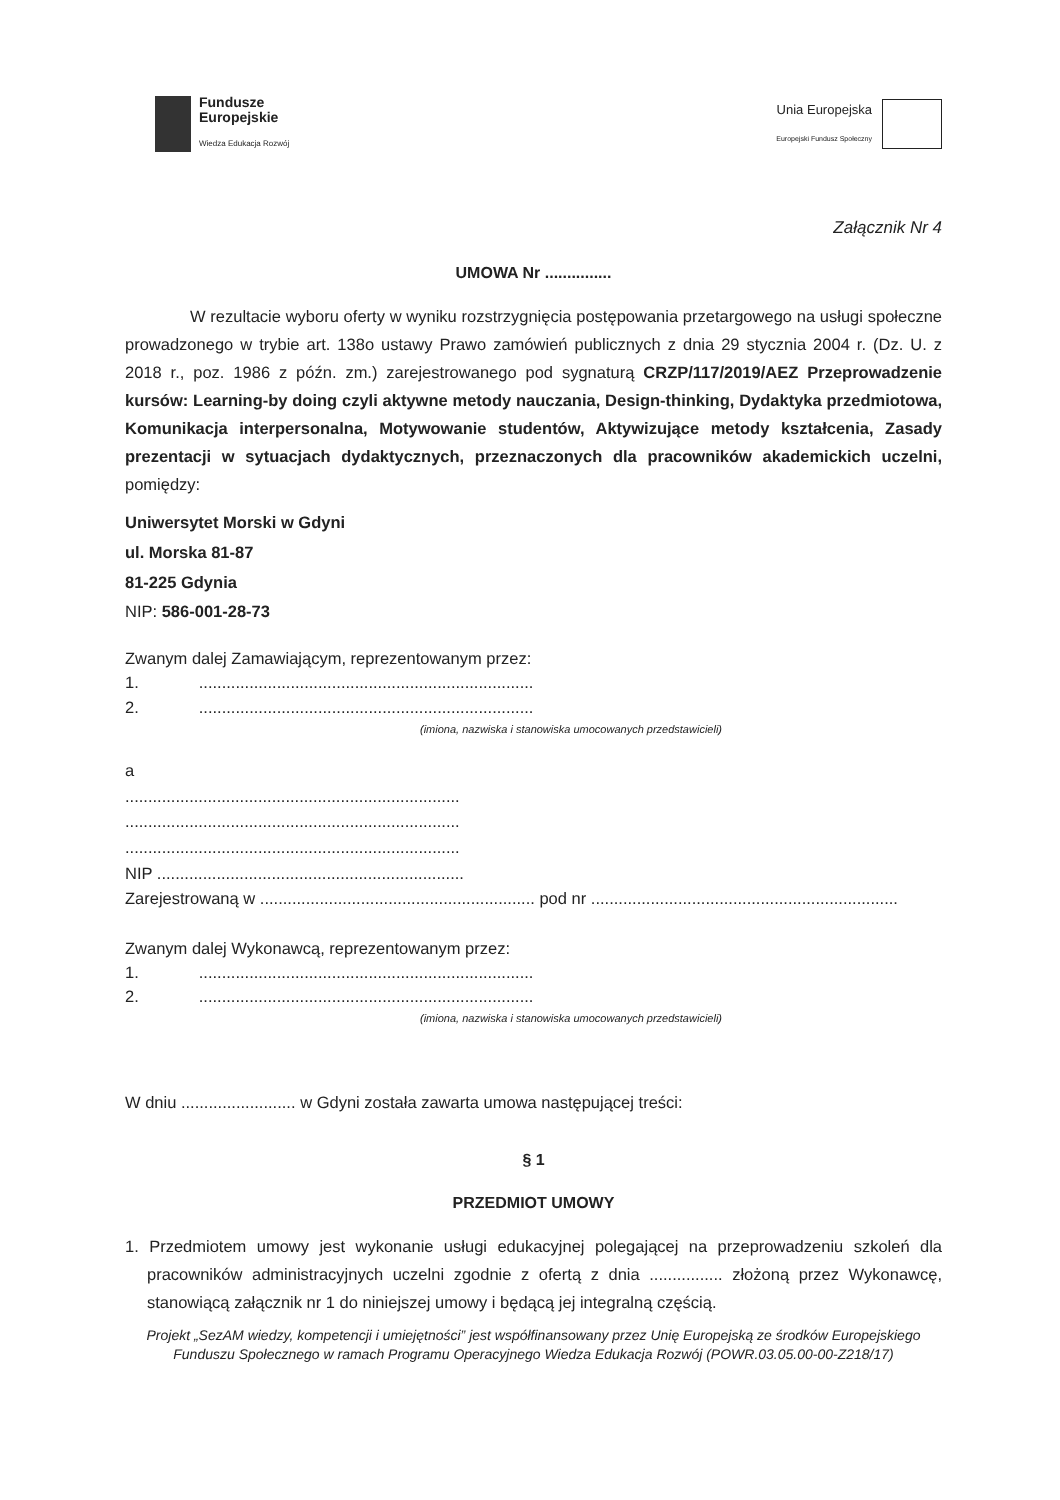Fundusze
Europejskie
Wiedza Edukacja Rozwój
Unia Europejska
Europejski Fundusz Społeczny
Załącznik Nr 4
UMOWA Nr ...............
W rezultacie wyboru oferty w wyniku rozstrzygnięcia postępowania przetargowego na usługi społeczne prowadzonego w trybie art. 138o ustawy Prawo zamówień publicznych z dnia 29 stycznia 2004 r. (Dz. U. z 2018 r., poz. 1986 z późn. zm.) zarejestrowanego pod sygnaturą CRZP/117/2019/AEZ Przeprowadzenie kursów: Learning-by doing czyli aktywne metody nauczania, Design-thinking, Dydaktyka przedmiotowa, Komunikacja interpersonalna, Motywowanie studentów, Aktywizujące metody kształcenia, Zasady prezentacji w sytuacjach dydaktycznych, przeznaczonych dla pracowników akademickich uczelni, pomiędzy:
Uniwersytet Morski w Gdyni
ul. Morska 81-87
81-225 Gdynia
NIP: 586-001-28-73
Zwanym dalej Zamawiającym, reprezentowanym przez:
1. .........................................................................
2. .........................................................................
(imiona, nazwiska i stanowiska umocowanych przedstawicieli)
a
.........................................................................
.........................................................................
.........................................................................
NIP ...................................................................
Zarejestrowaną w ............................................................ pod nr ...................................................................
Zwanym dalej Wykonawcą, reprezentowanym przez:
1. .........................................................................
2. .........................................................................
(imiona, nazwiska i stanowiska umocowanych przedstawicieli)
W dniu ......................... w Gdyni została zawarta umowa następującej treści:
§ 1
PRZEDMIOT UMOWY
1. Przedmiotem umowy jest wykonanie usługi edukacyjnej polegającej na przeprowadzeniu szkoleń dla pracowników administracyjnych uczelni zgodnie z ofertą z dnia ................ złożoną przez Wykonawcę, stanowiącą załącznik nr 1 do niniejszej umowy i będącą jej integralną częścią.
Projekt „SezAM wiedzy, kompetencji i umiejętności” jest współfinansowany przez Unię Europejską ze środków Europejskiego Funduszu Społecznego w ramach Programu Operacyjnego Wiedza Edukacja Rozwój (POWR.03.05.00-00-Z218/17)